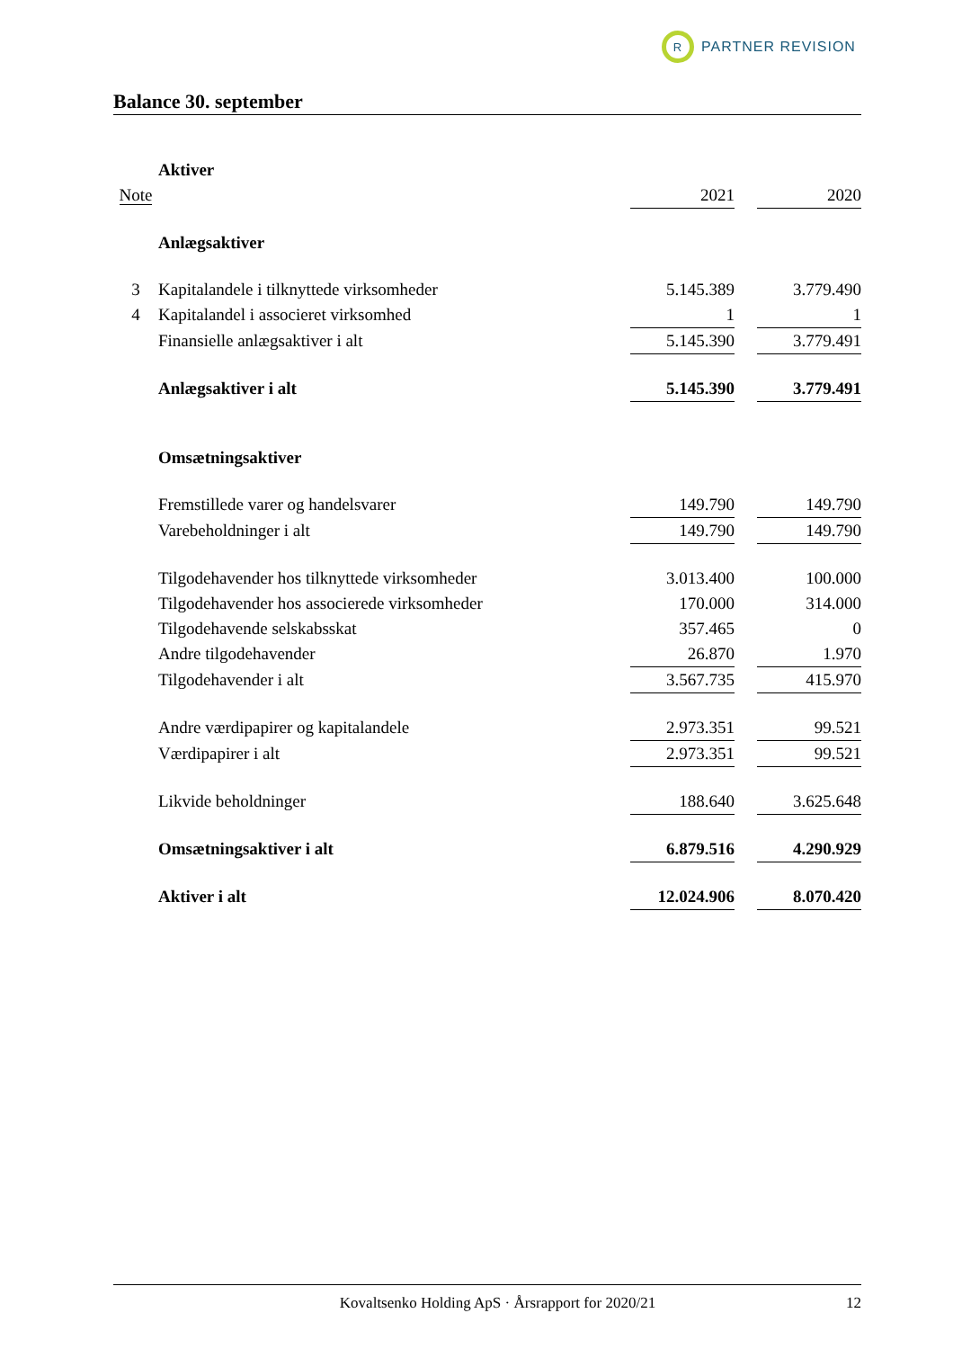R
PARTNER REVISION
Balance 30. september
| | Aktiver | | | |
| Note | | 2021 | | 2020 |
| | Anlægsaktiver | | | |
| 3 | Kapitalandele i tilknyttede virksomheder | 5.145.389 | | 3.779.490 |
| 4 | Kapitalandel i associeret virksomhed | 1 | | 1 |
| | Finansielle anlægsaktiver i alt | 5.145.390 | | 3.779.491 |
| | Anlægsaktiver i alt | 5.145.390 | | 3.779.491 |
| | Omsætningsaktiver | | | |
| | Fremstillede varer og handelsvarer | 149.790 | | 149.790 |
| | Varebeholdninger i alt | 149.790 | | 149.790 |
| | Tilgodehavender hos tilknyttede virksomheder | 3.013.400 | | 100.000 |
| | Tilgodehavender hos associerede virksomheder | 170.000 | | 314.000 |
| | Tilgodehavende selskabsskat | 357.465 | | 0 |
| | Andre tilgodehavender | 26.870 | | 1.970 |
| | Tilgodehavender i alt | 3.567.735 | | 415.970 |
| | Andre værdipapirer og kapitalandele | 2.973.351 | | 99.521 |
| | Værdipapirer i alt | 2.973.351 | | 99.521 |
| | Likvide beholdninger | 188.640 | | 3.625.648 |
| | Omsætningsaktiver i alt | 6.879.516 | | 4.290.929 |
| | Aktiver i alt | 12.024.906 | | 8.070.420 |
Kovaltsenko Holding ApS · Årsrapport for 2020/21 12